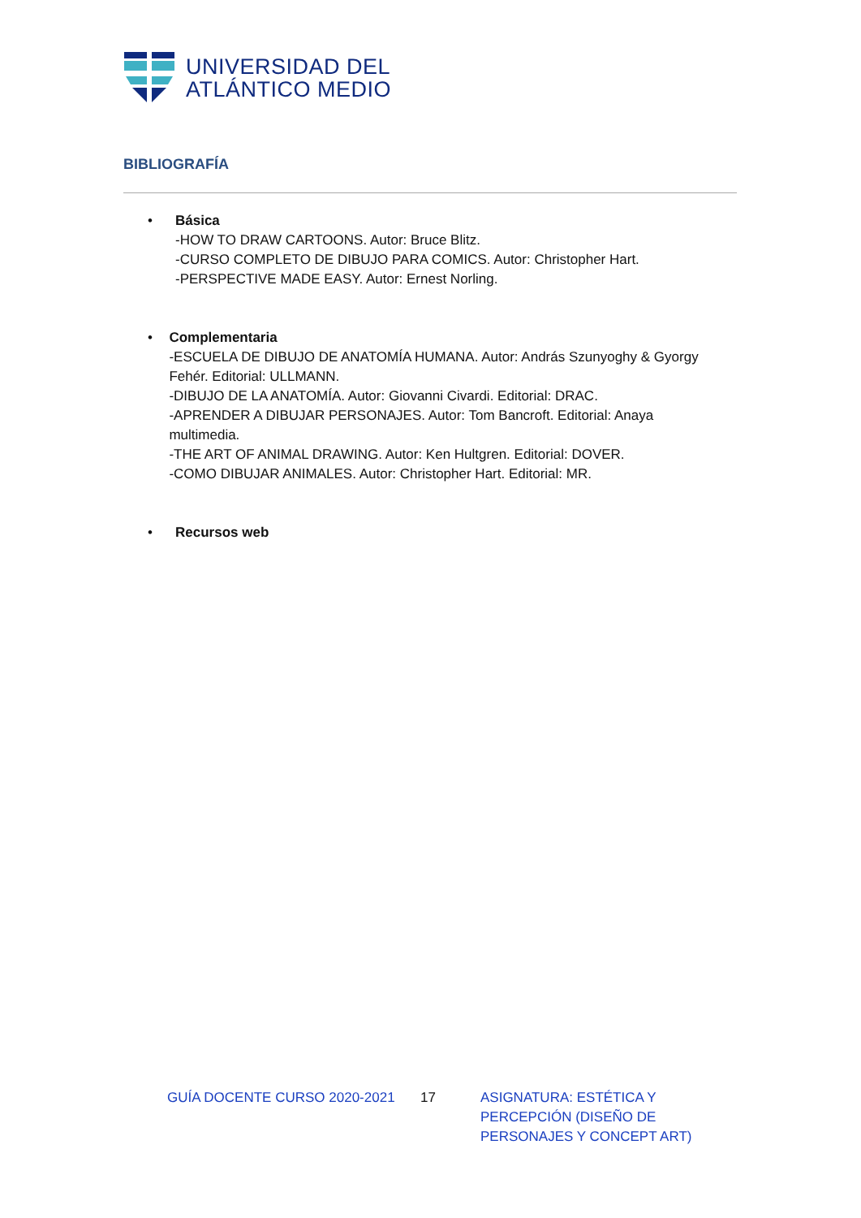UNIVERSIDAD DEL
ATLÁNTICO MEDIO
BIBLIOGRAFÍA
• Básica
-HOW TO DRAW CARTOONS. Autor: Bruce Blitz.
-CURSO COMPLETO DE DIBUJO PARA COMICS. Autor: Christopher Hart.
-PERSPECTIVE MADE EASY. Autor: Ernest Norling.
• Complementaria
-ESCUELA DE DIBUJO DE ANATOMÍA HUMANA. Autor: András Szunyoghy & Gyorgy Fehér. Editorial: ULLMANN.
-DIBUJO DE LA ANATOMÍA. Autor: Giovanni Civardi. Editorial: DRAC.
-APRENDER A DIBUJAR PERSONAJES. Autor: Tom Bancroft. Editorial: Anaya multimedia.
-THE ART OF ANIMAL DRAWING. Autor: Ken Hultgren. Editorial: DOVER.
-COMO DIBUJAR ANIMALES. Autor: Christopher Hart. Editorial: MR.
• Recursos web
GUÍA DOCENTE CURSO 2020-2021 17 ASIGNATURA: ESTÉTICA Y PERCEPCIÓN (DISEÑO DE PERSONAJES Y CONCEPT ART)